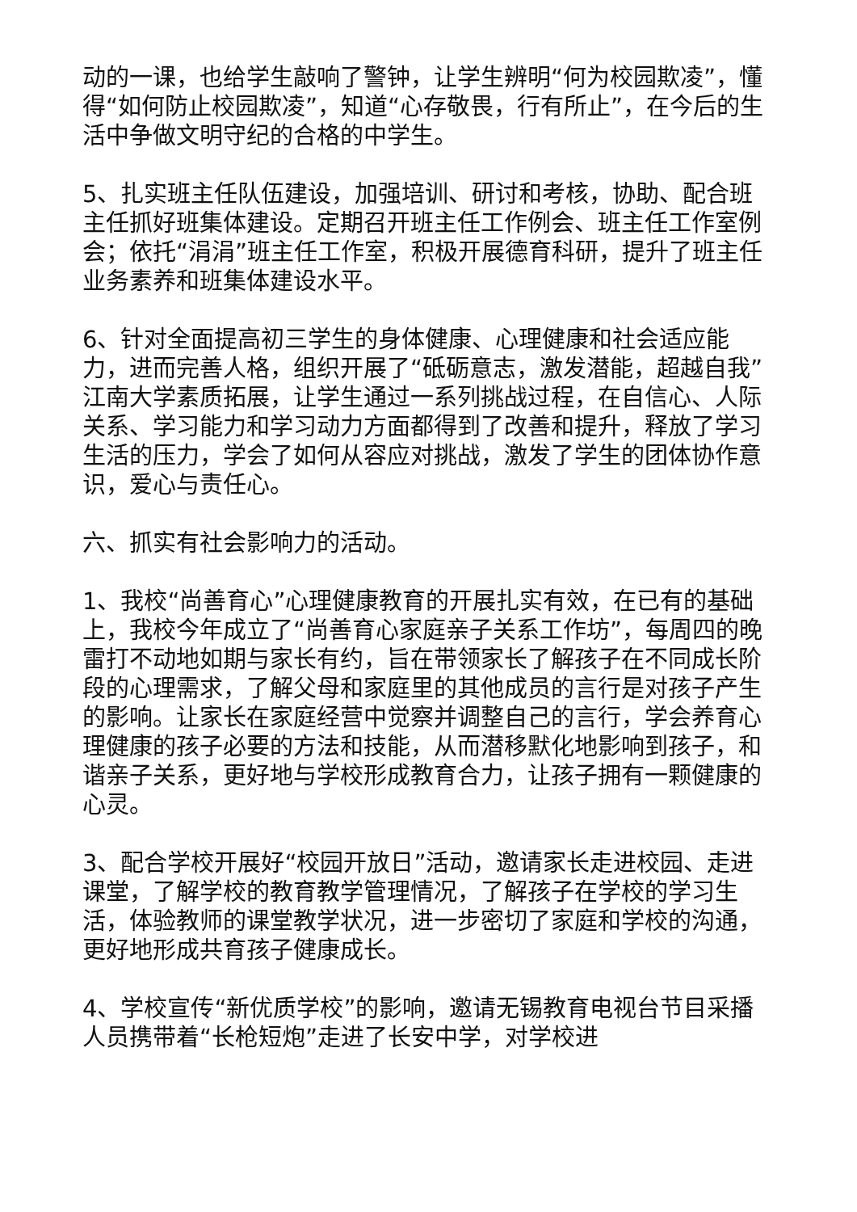动的一课，也给学生敲响了警钟，让学生辨明“何为校园欺凌”，懂得“如何防止校园欺凌”，知道“心存敬畏，行有所止”，在今后的生活中争做文明守纪的合格的中学生。
5、扎实班主任队伍建设，加强培训、研讨和考核，协助、配合班主任抓好班集体建设。定期召开班主任工作例会、班主任工作室例会；依托“涓涓”班主任工作室，积极开展德育科研，提升了班主任业务素养和班集体建设水平。
6、针对全面提高初三学生的身体健康、心理健康和社会适应能力，进而完善人格，组织开展了“砥砺意志，激发潜能，超越自我”江南大学素质拓展，让学生通过一系列挑战过程，在自信心、人际关系、学习能力和学习动力方面都得到了改善和提升，释放了学习生活的压力，学会了如何从容应对挑战，激发了学生的团体协作意识，爱心与责任心。
六、抓实有社会影响力的活动。
1、我校“尚善育心”心理健康教育的开展扎实有效，在已有的基础上，我校今年成立了“尚善育心家庭亲子关系工作坊”，每周四的晚雷打不动地如期与家长有约，旨在带领家长了解孩子在不同成长阶段的心理需求，了解父母和家庭里的其他成员的言行是对孩子产生的影响。让家长在家庭经营中觉察并调整自己的言行，学会养育心理健康的孩子必要的方法和技能，从而潜移默化地影响到孩子，和谐亲子关系，更好地与学校形成教育合力，让孩子拥有一颗健康的心灵。
3、配合学校开展好“校园开放日”活动，邀请家长走进校园、走进课堂，了解学校的教育教学管理情况，了解孩子在学校的学习生活，体验教师的课堂教学状况，进一步密切了家庭和学校的沟通，更好地形成共育孩子健康成长。
4、学校宣传“新优质学校”的影响，邀请无锡教育电视台节目采播人员携带着“长枪短炮”走进了长安中学，对学校进